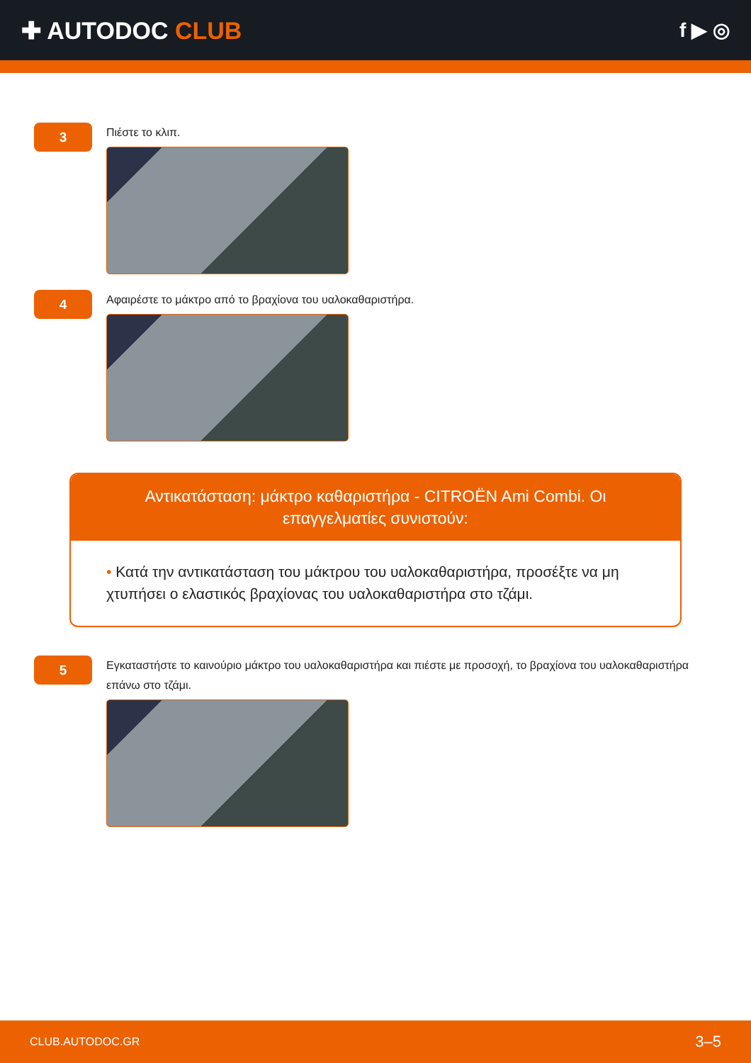✚ AUTODOC CLUB
f ▶ ◎
3
Πιέστε το κλιπ.
4
Αφαιρέστε το μάκτρο από το βραχίονα του υαλοκαθαριστήρα.
Αντικατάσταση: μάκτρο καθαριστήρα - CITROËN Ami Combi. Οι επαγγελματίες συνιστούν:
• Κατά την αντικατάσταση του μάκτρου του υαλοκαθαριστήρα, προσέξτε να μη χτυπήσει ο ελαστικός βραχίονας του υαλοκαθαριστήρα στο τζάμι.
5
Εγκαταστήστε το καινούριο μάκτρο του υαλοκαθαριστήρα και πιέστε με προσοχή, το βραχίονα του υαλοκαθαριστήρα επάνω στο τζάμι.
CLUB.AUTODOC.GR 3–5